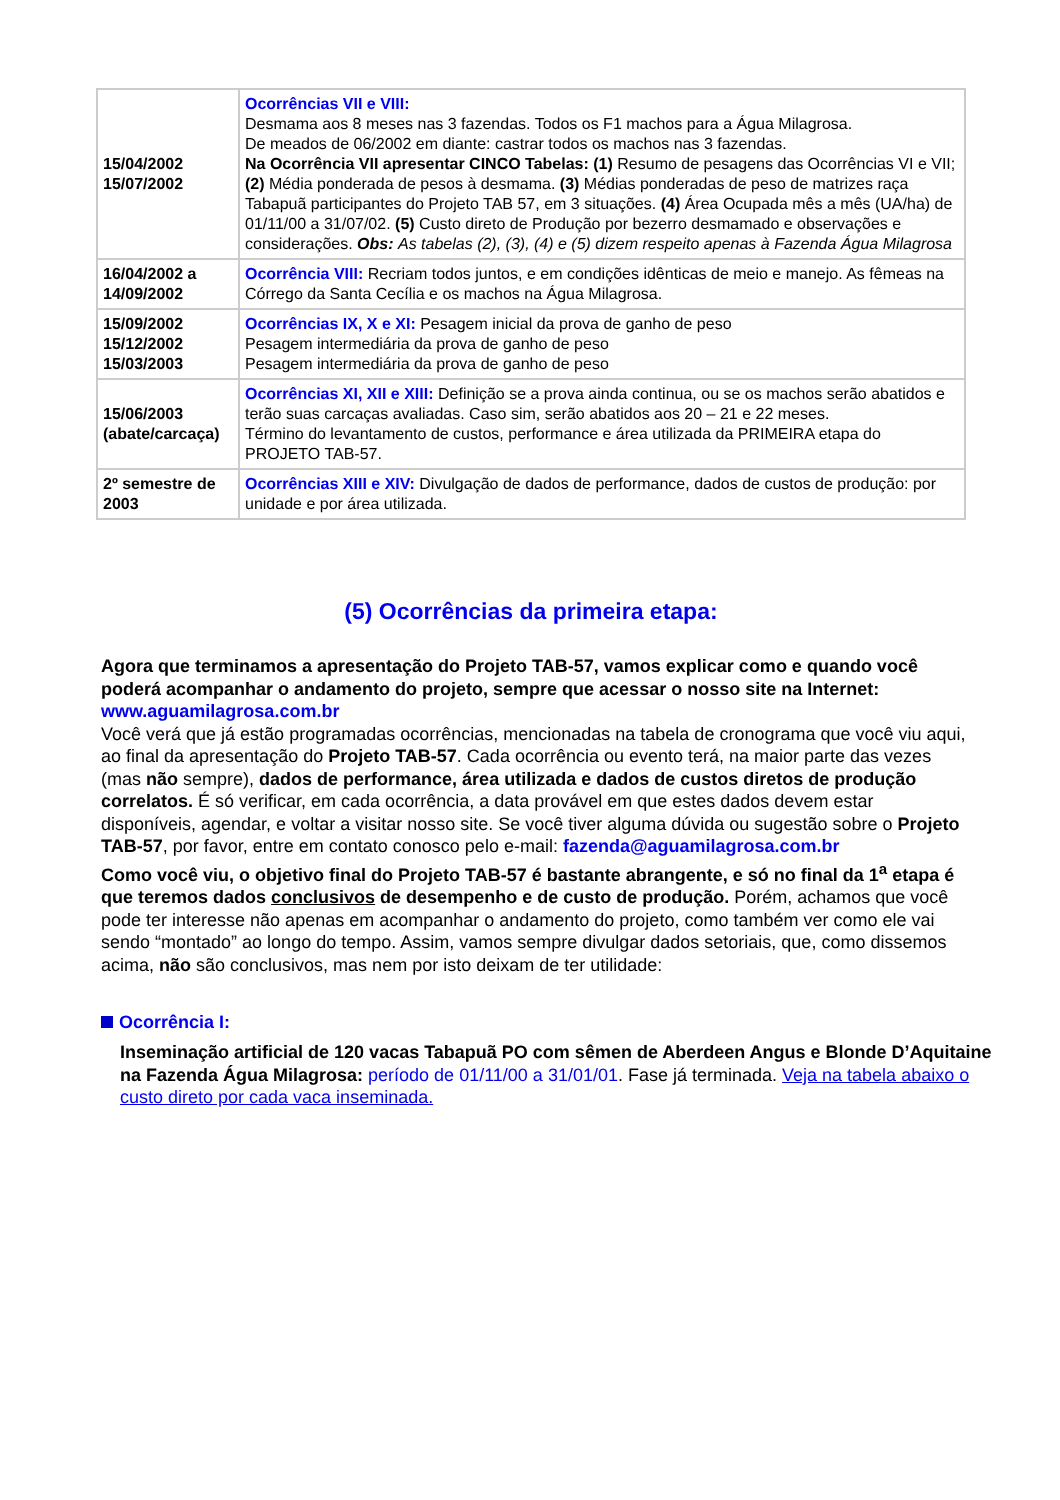| 15/04/2002 15/07/2002 | Ocorrências VII e VIII: Desmama aos 8 meses nas 3 fazendas. Todos os F1 machos para a Água Milagrosa. De meados de 06/2002 em diante: castrar todos os machos nas 3 fazendas. Na Ocorrência VII apresentar CINCO Tabelas: (1) Resumo de pesagens das Ocorrências VI e VII; (2) Média ponderada de pesos à desmama. (3) Médias ponderadas de peso de matrizes raça Tabapuã participantes do Projeto TAB 57, em 3 situações. (4) Área Ocupada mês a mês (UA/ha) de 01/11/00 a 31/07/02. (5) Custo direto de Produção por bezerro desmamado e observações e considerações. Obs: As tabelas (2), (3), (4) e (5) dizem respeito apenas à Fazenda Água Milagrosa |
| 16/04/2002 a 14/09/2002 | Ocorrência VIII: Recriam todos juntos, e em condições idênticas de meio e manejo. As fêmeas na Córrego da Santa Cecília e os machos na Água Milagrosa. |
| 15/09/2002 15/12/2002 15/03/2003 | Ocorrências IX, X e XI: Pesagem inicial da prova de ganho de peso Pesagem intermediária da prova de ganho de peso Pesagem intermediária da prova de ganho de peso |
| 15/06/2003 (abate/carcaça) | Ocorrências XI, XII e XIII: Definição se a prova ainda continua, ou se os machos serão abatidos e terão suas carcaças avaliadas. Caso sim, serão abatidos aos 20 – 21 e 22 meses. Término do levantamento de custos, performance e área utilizada da PRIMEIRA etapa do PROJETO TAB-57. |
| 2º semestre de 2003 | Ocorrências XIII e XIV: Divulgação de dados de performance, dados de custos de produção: por unidade e por área utilizada. |
(5) Ocorrências da primeira etapa:
Agora que terminamos a apresentação do Projeto TAB-57, vamos explicar como e quando você poderá acompanhar o andamento do projeto, sempre que acessar o nosso site na Internet: www.aguamilagrosa.com.br
Você verá que já estão programadas ocorrências, mencionadas na tabela de cronograma que você viu aqui, ao final da apresentação do Projeto TAB-57. Cada ocorrência ou evento terá, na maior parte das vezes (mas não sempre), dados de performance, área utilizada e dados de custos diretos de produção correlatos. É só verificar, em cada ocorrência, a data provável em que estes dados devem estar disponíveis, agendar, e voltar a visitar nosso site. Se você tiver alguma dúvida ou sugestão sobre o Projeto TAB-57, por favor, entre em contato conosco pelo e-mail: fazenda@aguamilagrosa.com.br
Como você viu, o objetivo final do Projeto TAB-57 é bastante abrangente, e só no final da 1<sup>a</sup> etapa é que teremos dados conclusivos de desempenho e de custo de produção. Porém, achamos que você pode ter interesse não apenas em acompanhar o andamento do projeto, como também ver como ele vai sendo “montado” ao longo do tempo. Assim, vamos sempre divulgar dados setoriais, que, como dissemos acima, não são conclusivos, mas nem por isto deixam de ter utilidade:
Ocorrência I:
Inseminação artificial de 120 vacas Tabapuã PO com sêmen de Aberdeen Angus e Blonde D’Aquitaine na Fazenda Água Milagrosa: período de 01/11/00 a 31/01/01. Fase já terminada. Veja na tabela abaixo o custo direto por cada vaca inseminada.